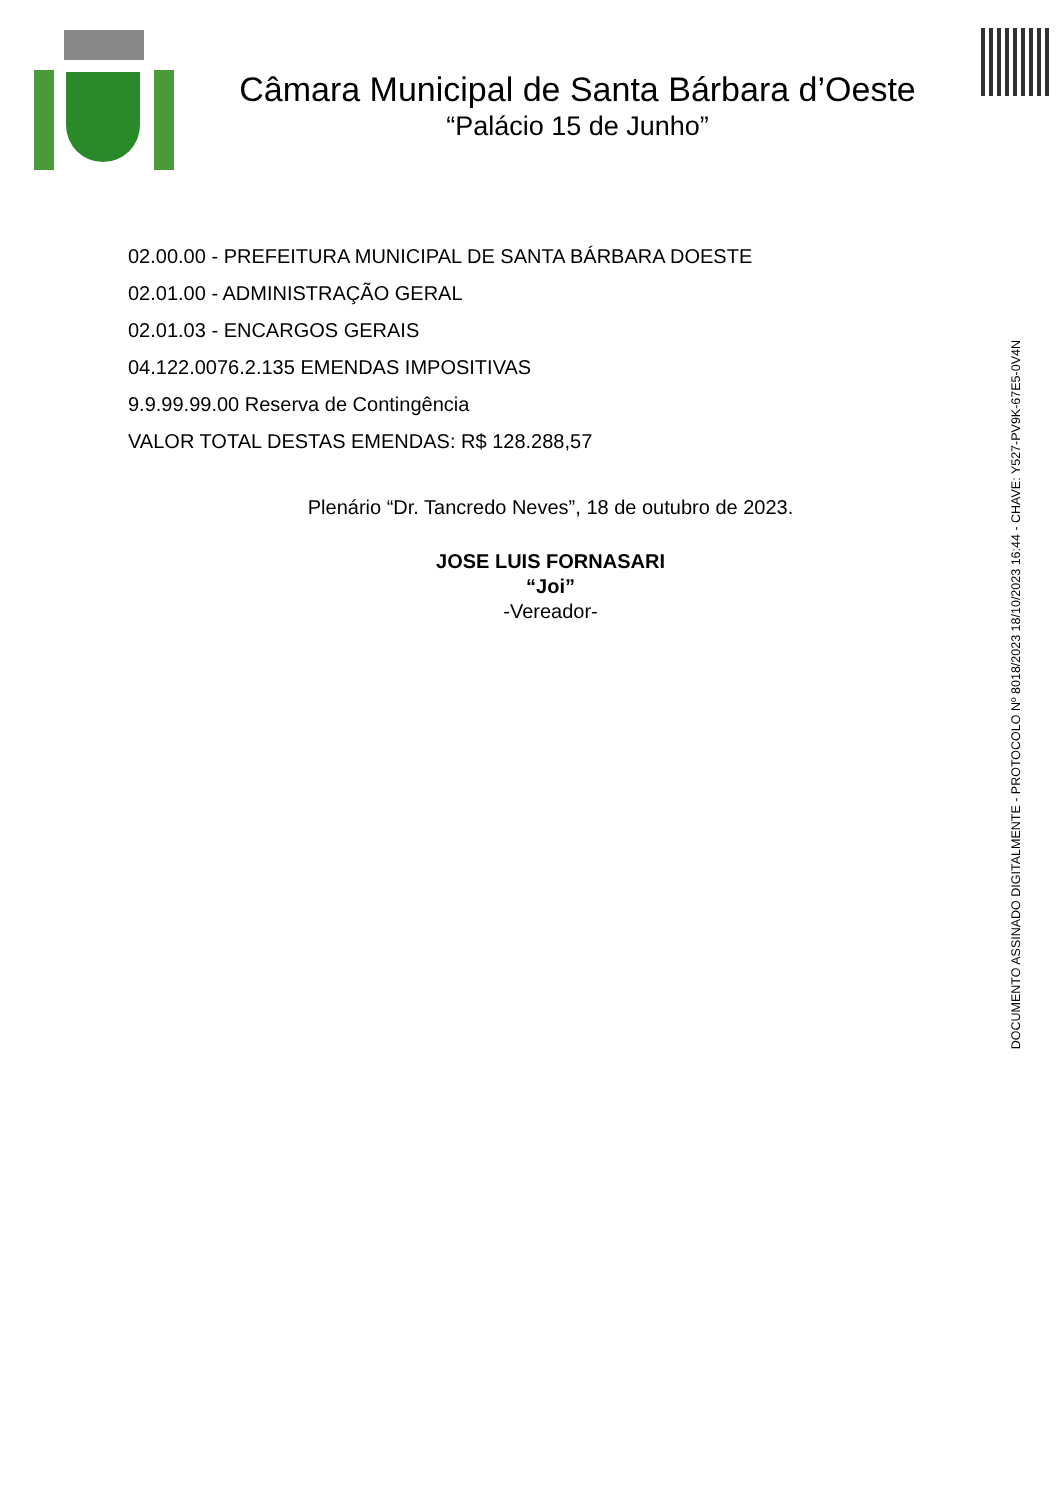Câmara Municipal de Santa Bárbara d’Oeste
“Palácio 15 de Junho”
02.00.00 - PREFEITURA MUNICIPAL DE SANTA BÁRBARA DOESTE
02.01.00 - ADMINISTRAÇÃO GERAL
02.01.03 - ENCARGOS GERAIS
04.122.0076.2.135 EMENDAS IMPOSITIVAS
9.9.99.99.00 Reserva de Contingência
VALOR TOTAL DESTAS EMENDAS: R$ 128.288,57
Plenário “Dr. Tancredo Neves”, 18 de outubro de 2023.
JOSE LUIS FORNASARI
“Joi”
-Vereador-
DOCUMENTO ASSINADO DIGITALMENTE - PROTOCOLO Nº 8018/2023 18/10/2023 16:44 - CHAVE: Y527-PV9K-67E5-0V4N